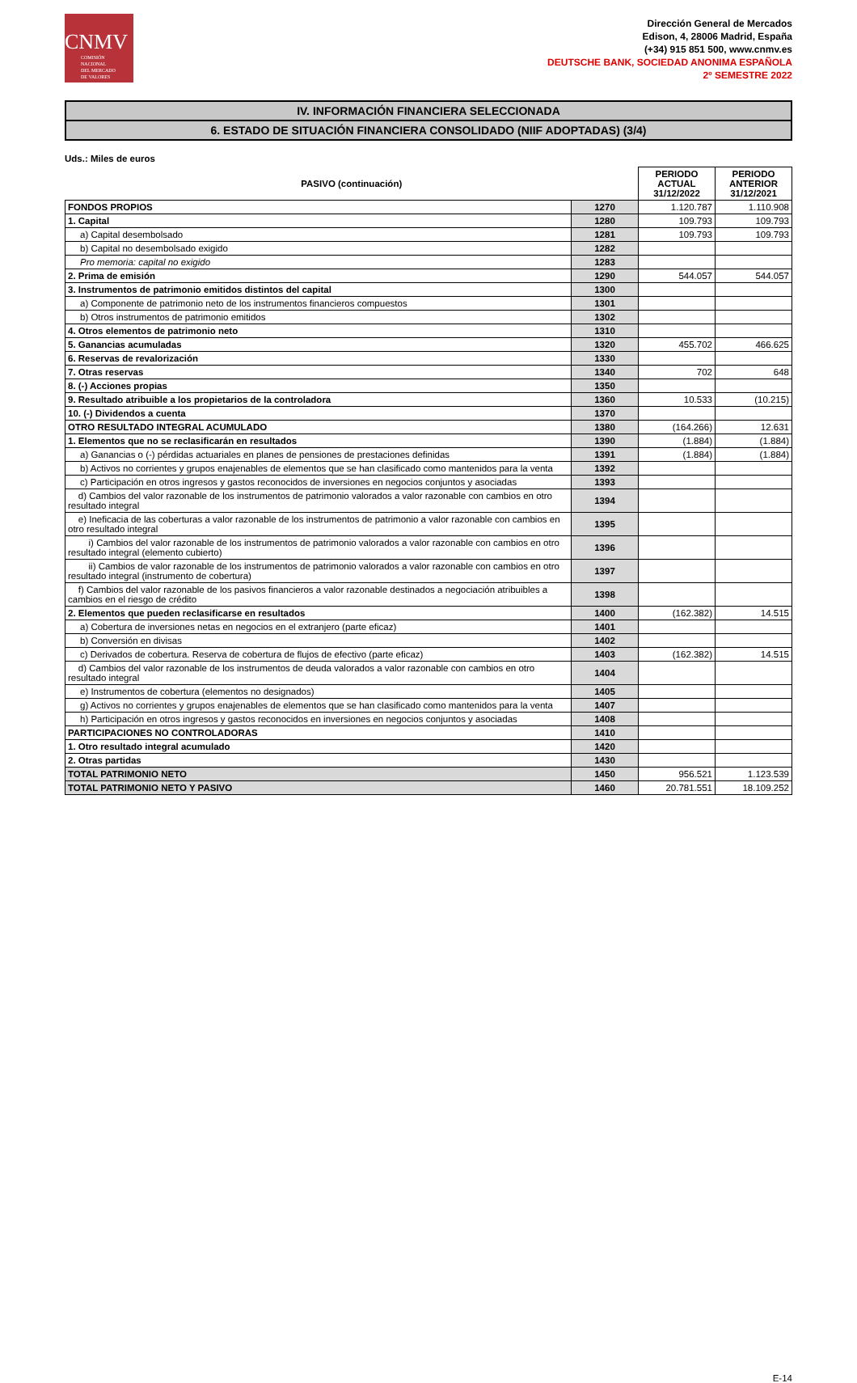CNMV
COMISIÓN
NACIONAL
DEL MERCADO
DE VALORES
Dirección General de Mercados
Edison, 4, 28006 Madrid, España
(+34) 915 851 500, www.cnmv.es
DEUTSCHE BANK, SOCIEDAD ANONIMA ESPAÑOLA
2º SEMESTRE 2022
IV. INFORMACIÓN FINANCIERA SELECCIONADA
6. ESTADO DE SITUACIÓN FINANCIERA CONSOLIDADO (NIIF ADOPTADAS) (3/4)
Uds.: Miles de euros
| PASIVO (continuación) | | PERIODO ACTUAL 31/12/2022 | PERIODO ANTERIOR 31/12/2021 |
| --- | --- | --- | --- |
| FONDOS PROPIOS | 1270 | 1.120.787 | 1.110.908 |
| 1. Capital | 1280 | 109.793 | 109.793 |
| a) Capital desembolsado | 1281 | 109.793 | 109.793 |
| b) Capital no desembolsado exigido | 1282 | | |
| Pro memoria: capital no exigido | 1283 | | |
| 2. Prima de emisión | 1290 | 544.057 | 544.057 |
| 3. Instrumentos de patrimonio emitidos distintos del capital | 1300 | | |
| a) Componente de patrimonio neto de los instrumentos financieros compuestos | 1301 | | |
| b) Otros instrumentos de patrimonio emitidos | 1302 | | |
| 4. Otros elementos de patrimonio neto | 1310 | | |
| 5. Ganancias acumuladas | 1320 | 455.702 | 466.625 |
| 6. Reservas de revalorización | 1330 | | |
| 7. Otras reservas | 1340 | 702 | 648 |
| 8. (-) Acciones propias | 1350 | | |
| 9. Resultado atribuible a los propietarios de la controladora | 1360 | 10.533 | (10.215) |
| 10. (-) Dividendos a cuenta | 1370 | | |
| OTRO RESULTADO INTEGRAL ACUMULADO | 1380 | (164.266) | 12.631 |
| 1. Elementos que no se reclasificarán en resultados | 1390 | (1.884) | (1.884) |
| a) Ganancias o (-) pérdidas actuariales en planes de pensiones de prestaciones definidas | 1391 | (1.884) | (1.884) |
| b) Activos no corrientes y grupos enajenables de elementos que se han clasificado como mantenidos para la venta | 1392 | | |
| c) Participación en otros ingresos y gastos reconocidos de inversiones en negocios conjuntos y asociadas | 1393 | | |
| d) Cambios del valor razonable de los instrumentos de patrimonio valorados a valor razonable con cambios en otro resultado integral | 1394 | | |
| e) Ineficacia de las coberturas a valor razonable de los instrumentos de patrimonio a valor razonable con cambios en otro resultado integral | 1395 | | |
| i) Cambios del valor razonable de los instrumentos de patrimonio valorados a valor razonable con cambios en otro resultado integral (elemento cubierto) | 1396 | | |
| ii) Cambios de valor razonable de los instrumentos de patrimonio valorados a valor razonable con cambios en otro resultado integral (instrumento de cobertura) | 1397 | | |
| f) Cambios del valor razonable de los pasivos financieros a valor razonable destinados a negociación atribuibles a cambios en el riesgo de crédito | 1398 | | |
| 2. Elementos que pueden reclasificarse en resultados | 1400 | (162.382) | 14.515 |
| a) Cobertura de inversiones netas en negocios en el extranjero (parte eficaz) | 1401 | | |
| b) Conversión en divisas | 1402 | | |
| c) Derivados de cobertura. Reserva de cobertura de flujos de efectivo (parte eficaz) | 1403 | (162.382) | 14.515 |
| d) Cambios del valor razonable de los instrumentos de deuda valorados a valor razonable con cambios en otro resultado integral | 1404 | | |
| e) Instrumentos de cobertura (elementos no designados) | 1405 | | |
| g) Activos no corrientes y grupos enajenables de elementos que se han clasificado como mantenidos para la venta | 1407 | | |
| h) Participación en otros ingresos y gastos reconocidos en inversiones en negocios conjuntos y asociadas | 1408 | | |
| PARTICIPACIONES NO CONTROLADORAS | 1410 | | |
| 1. Otro resultado integral acumulado | 1420 | | |
| 2. Otras partidas | 1430 | | |
| TOTAL PATRIMONIO NETO | 1450 | 956.521 | 1.123.539 |
| TOTAL PATRIMONIO NETO Y PASIVO | 1460 | 20.781.551 | 18.109.252 |
E-14